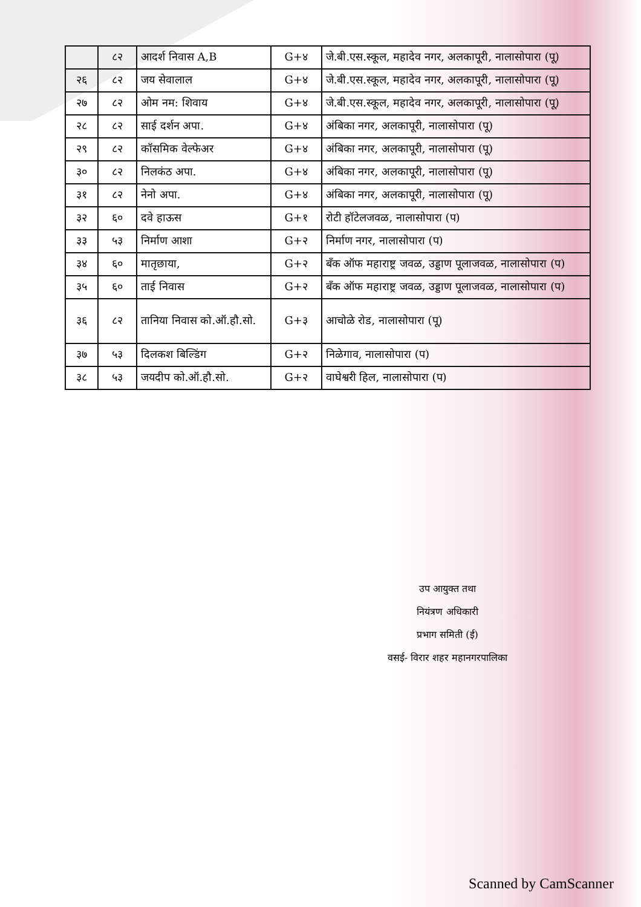| | ८२ | आदर्श निवास A,B | G+४ | जे.बी.एस.स्कूल, महादेव नगर, अलकापूरी, नालासोपारा (पू) |
| २६ | ८२ | जय सेवालाल | G+४ | जे.बी.एस.स्कूल, महादेव नगर, अलकापूरी, नालासोपारा (पू) |
| २७ | ८२ | ओम नम: शिवाय | G+४ | जे.बी.एस.स्कूल, महादेव नगर, अलकापूरी, नालासोपारा (पू) |
| २८ | ८२ | साई दर्शन अपा. | G+४ | अंबिका नगर, अलकापूरी, नालासोपारा (पू) |
| २९ | ८२ | कॉसमिक वेल्फेअर | G+४ | अंबिका नगर, अलकापूरी, नालासोपारा (पू) |
| ३० | ८२ | निलकंठ अपा. | G+४ | अंबिका नगर, अलकापूरी, नालासोपारा (पू) |
| ३१ | ८२ | नेनो अपा. | G+४ | अंबिका नगर, अलकापूरी, नालासोपारा (पू) |
| ३२ | ६० | दवे हाऊस | G+१ | रोटी हॉटेलजवळ, नालासोपारा (प) |
| ३३ | ५३ | निर्माण आशा | G+२ | निर्माण नगर, नालासोपारा (प) |
| ३४ | ६० | मातृछाया, | G+२ | बँक ऑफ महाराष्ट्र जवळ, उड्डाण पूलाजवळ, नालासोपारा (प) |
| ३५ | ६० | ताई निवास | G+२ | बँक ऑफ महाराष्ट्र जवळ, उड्डाण पूलाजवळ, नालासोपारा (प) |
| ३६ | ८२ | तानिया निवास को.ऑ.हौ.सो. | G+३ | आचोळे रोड, नालासोपारा (पू) |
| ३७ | ५३ | दिलकश बिल्डिंग | G+२ | निळेगाव, नालासोपारा (प) |
| ३८ | ५३ | जयदीप को.ऑ.हौ.सो. | G+२ | वाघेश्वरी हिल, नालासोपारा (प) |
उप आयुक्त तथा
नियंत्रण अधिकारी
प्रभाग समिती (ई)
वसई- विरार शहर महानगरपालिका
Scanned by CamScanner